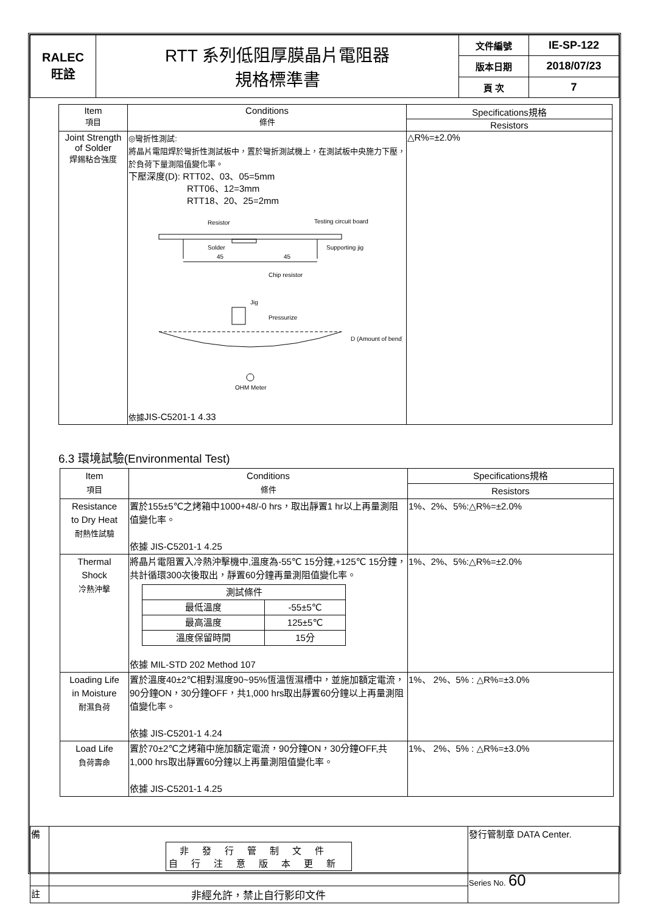| RALEC 旺詮 | RTT 系列低阻厚膜晶片電阻器 規格標準書 | 文件編號 | IE-SP-122 |
| | | 版本日期 | 2018/07/23 |
| | | 頁 次 | 7 |
| Item 項目 | Conditions 條件 | Specifications規格 |
| --- | --- | --- |
| | | Resistors |
| Joint Strength of Solder 焊錫粘合強度 | ◎彎折性測試: 將晶片電阻焊於彎折性測試板中，置於彎折測試機上，在測試板中央施力下壓，於負荷下量測阻值變化率。 下壓深度(D): RTT02、03、05=5mm RTT06、12=3mm RTT18、20、25=2mm Resistor Testing circuit board Solder Supporting jig 45 45 Chip resistor Jig Pressurize D (Amount of bend) OHM Meter 依據 JIS-C5201-1 4.33 | △R%=±2.0% |
6.3 環境試驗(Environmental Test)
| Item 項目 | Conditions 條件 | Specifications規格 |
| --- | --- | --- |
| | | Resistors |
| Resistance to Dry Heat 耐熱性試驗 | 置於155±5℃之烤箱中1000+48/-0 hrs，取出靜置1 hr以上再量測阻值變化率。 依據 JIS-C5201-1 4.25 | 1%、2%、5%:△R%=±2.0% |
| Thermal Shock 冷熱沖擊 | 將晶片電阻置入冷熱沖擊機中,溫度為-55℃ 15分鐘,+125℃ 15分鐘，共計循環300次後取出，靜置60分鐘再量測阻值變化率。 / 測試條件 / / / --- / --- / / 最低溫度 / -55±5℃ / / 最高溫度 / 125±5℃ / / 溫度保留時間 / 15分 / 依據 MIL-STD 202 Method 107 | 1%、2%、5%:△R%=±2.0% |
| Loading Life in Moisture 耐濕負荷 | 置於溫度40±2℃相對濕度90~95%恆溫恆濕槽中，並施加額定電流，90分鐘ON，30分鐘OFF，共1,000 hrs取出靜置60分鐘以上再量測阻值變化率。 依據 JIS-C5201-1 4.24 | 1%、 2%、5% : △R%=±3.0% |
| Load Life 負荷壽命 | 置於70±2℃之烤箱中施加額定電流，90分鐘ON，30分鐘OFF,共1,000 hrs取出靜置60分鐘以上再量測阻值變化率。 依據 JIS-C5201-1 4.25 | 1%、 2%、5% : △R%=±3.0% |
| 備 | 非發行管制文件 自行注意版本更新 | 發行管制章 DATA Center. Series No. 60 |
| 註 | 非經允許，禁止自行影印文件 | |